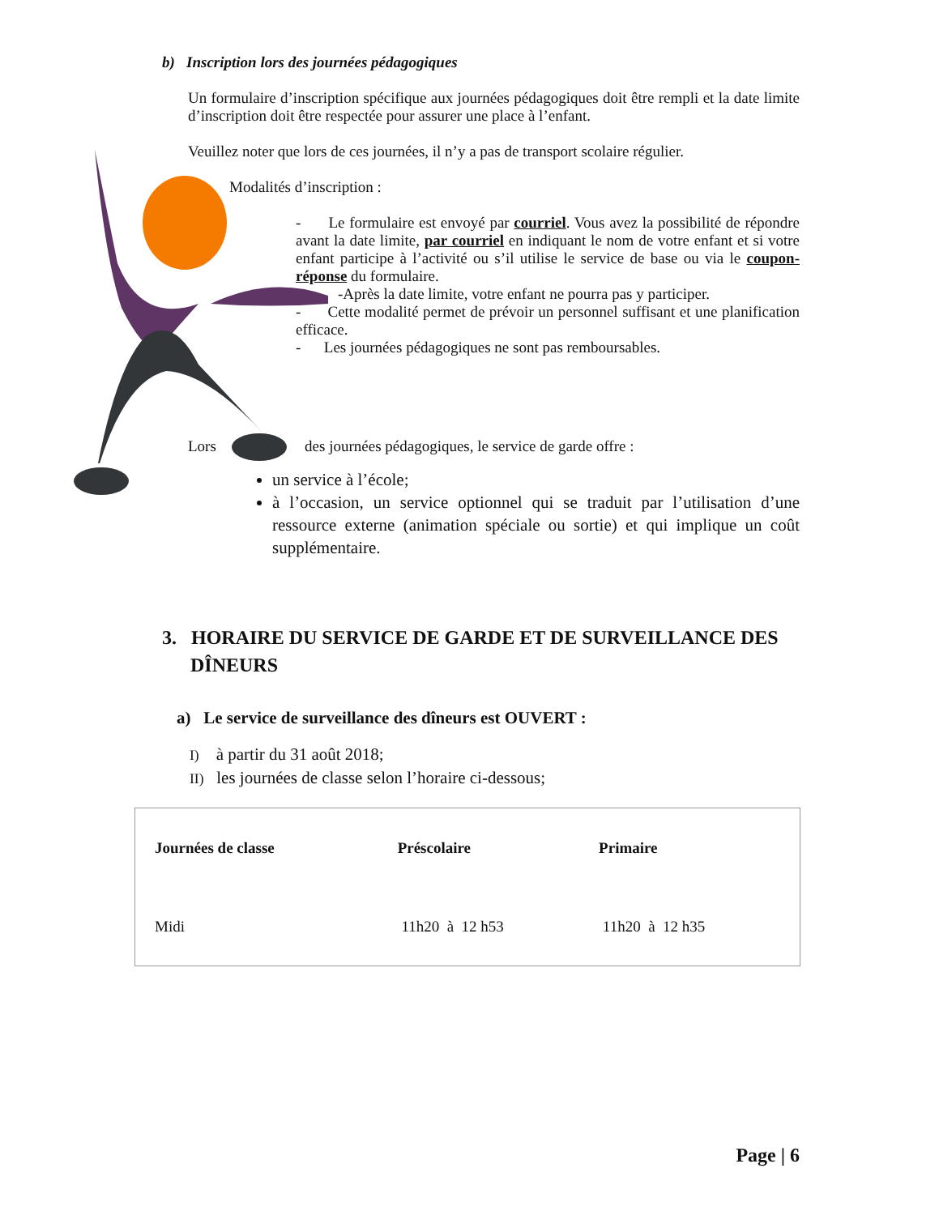b) Inscription lors des journées pédagogiques
Un formulaire d’inscription spécifique aux journées pédagogiques doit être rempli et la date limite d’inscription doit être respectée pour assurer une place à l’enfant.
Veuillez noter que lors de ces journées, il n’y a pas de transport scolaire régulier.
Modalités d’inscription :
- Le formulaire est envoyé par courriel. Vous avez la possibilité de répondre avant la date limite, par courriel en indiquant le nom de votre enfant et si votre enfant participe à l’activité ou s’il utilise le service de base ou via le coupon-réponse du formulaire.
-Après la date limite, votre enfant ne pourra pas y participer.
- Cette modalité permet de prévoir un personnel suffisant et une planification efficace.
- Les journées pédagogiques ne sont pas remboursables.
Lors des journées pédagogiques, le service de garde offre :
un service à l’école;
à l’occasion, un service optionnel qui se traduit par l’utilisation d’une ressource externe (animation spéciale ou sortie) et qui implique un coût supplémentaire.
3. HORAIRE DU SERVICE DE GARDE ET DE SURVEILLANCE DES DÎNEURS
a) Le service de surveillance des dîneurs est OUVERT :
I) à partir du 31 août 2018;
II) les journées de classe selon l’horaire ci-dessous;
| Journées de classe | Préscolaire | Primaire |
| --- | --- | --- |
| Midi | 11h20 à 12 h53 | 11h20 à 12 h35 |
Page | 6